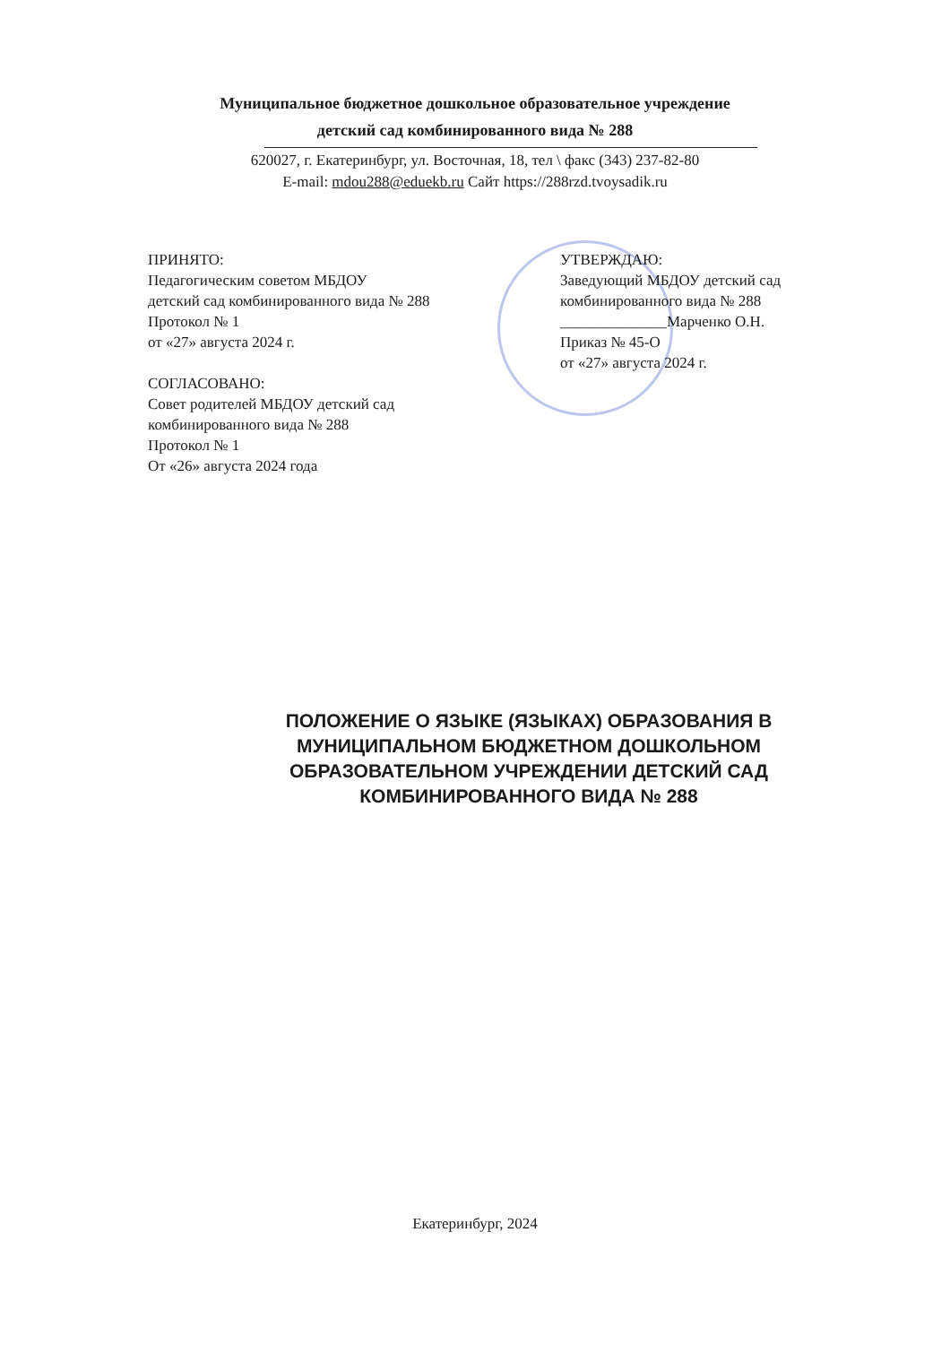Муниципальное бюджетное дошкольное образовательное учреждение
детский сад комбинированного вида № 288
620027, г. Екатеринбург, ул. Восточная, 18, тел \ факс (343) 237-82-80
E-mail: mdou288@eduekb.ru Сайт https://288rzd.tvoysadik.ru
ПРИНЯТО:
Педагогическим советом МБДОУ
детский сад комбинированного вида № 288
Протокол № 1
от «27» августа 2024 г.
СОГЛАСОВАНО:
Совет родителей МБДОУ детский сад
комбинированного вида № 288
Протокол № 1
От «26» августа 2024 года
УТВЕРЖДАЮ:
Заведующий МБДОУ детский сад
комбинированного вида № 288
______________Марченко О.Н.
Приказ № 45-О
от «27» августа 2024 г.
ПОЛОЖЕНИЕ О ЯЗЫКЕ (ЯЗЫКАХ) ОБРАЗОВАНИЯ В МУНИЦИПАЛЬНОМ БЮДЖЕТНОМ ДОШКОЛЬНОМ ОБРАЗОВАТЕЛЬНОМ УЧРЕЖДЕНИИ ДЕТСКИЙ САД КОМБИНИРОВАННОГО ВИДА № 288
Екатеринбург, 2024